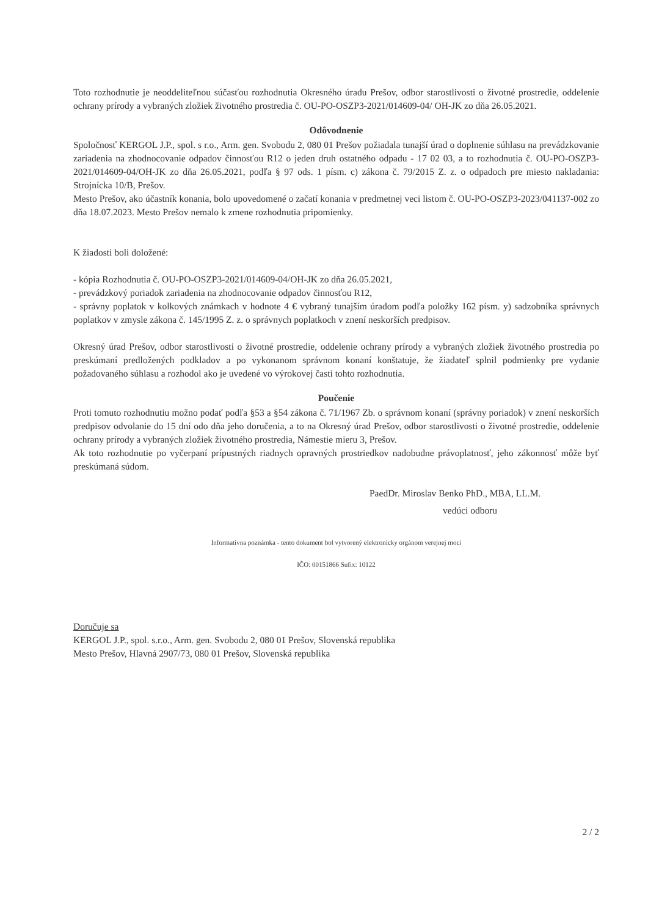Toto rozhodnutie je neoddeliteľnou súčasťou rozhodnutia Okresného úradu Prešov, odbor starostlivosti o životné prostredie, oddelenie ochrany prírody a vybraných zložiek životného prostredia č. OU-PO-OSZP3-2021/014609-04/ OH-JK zo dňa 26.05.2021.
Odôvodnenie
Spoločnosť KERGOL J.P., spol. s r.o., Arm. gen. Svobodu 2, 080 01 Prešov požiadala tunajší úrad o doplnenie súhlasu na prevádzkovanie zariadenia na zhodnocovanie odpadov činnosťou R12 o jeden druh ostatného odpadu - 17 02 03, a to rozhodnutia č. OU-PO-OSZP3-2021/014609-04/OH-JK zo dňa 26.05.2021, podľa § 97 ods. 1 písm. c) zákona č. 79/2015 Z. z. o odpadoch pre miesto nakladania: Strojnícka 10/B, Prešov.
Mesto Prešov, ako účastník konania, bolo upovedomené o začatí konania v predmetnej veci listom č. OU-PO-OSZP3-2023/041137-002 zo dňa 18.07.2023. Mesto Prešov nemalo k zmene rozhodnutia pripomienky.
K žiadosti boli doložené:
- kópia Rozhodnutia č. OU-PO-OSZP3-2021/014609-04/OH-JK zo dňa 26.05.2021,
- prevádzkový poriadok zariadenia na zhodnocovanie odpadov činnosťou R12,
- správny poplatok v kolkových známkach v hodnote 4 € vybraný tunajším úradom podľa položky 162 písm. y) sadzobníka správnych poplatkov v zmysle zákona č. 145/1995 Z. z. o správnych poplatkoch v znení neskorších predpisov.
Okresný úrad Prešov, odbor starostlivosti o životné prostredie, oddelenie ochrany prírody a vybraných zložiek životného prostredia po preskúmaní predložených podkladov a po vykonanom správnom konaní konštatuje, že žiadateľ splnil podmienky pre vydanie požadovaného súhlasu a rozhodol ako je uvedené vo výrokovej časti tohto rozhodnutia.
Poučenie
Proti tomuto rozhodnutiu možno podať podľa §53 a §54 zákona č. 71/1967 Zb. o správnom konaní (správny poriadok) v znení neskorších predpisov odvolanie do 15 dní odo dňa jeho doručenia, a to na Okresný úrad Prešov, odbor starostlivosti o životné prostredie, oddelenie ochrany prírody a vybraných zložiek životného prostredia, Námestie mieru 3, Prešov.
Ak toto rozhodnutie po vyčerpaní prípustných riadnych opravných prostriedkov nadobudne právoplatnosť, jeho zákonnosť môže byť preskúmaná súdom.
PaedDr. Miroslav Benko PhD., MBA, LL.M.
vedúci odboru
Informatívna poznámka - tento dokument bol vytvorený elektronicky orgánom verejnej moci
IČO: 00151866 Sufix: 10122
Doručuje sa
KERGOL J.P., spol. s.r.o., Arm. gen. Svobodu 2, 080 01 Prešov, Slovenská republika
Mesto Prešov, Hlavná 2907/73, 080 01 Prešov, Slovenská republika
2 / 2